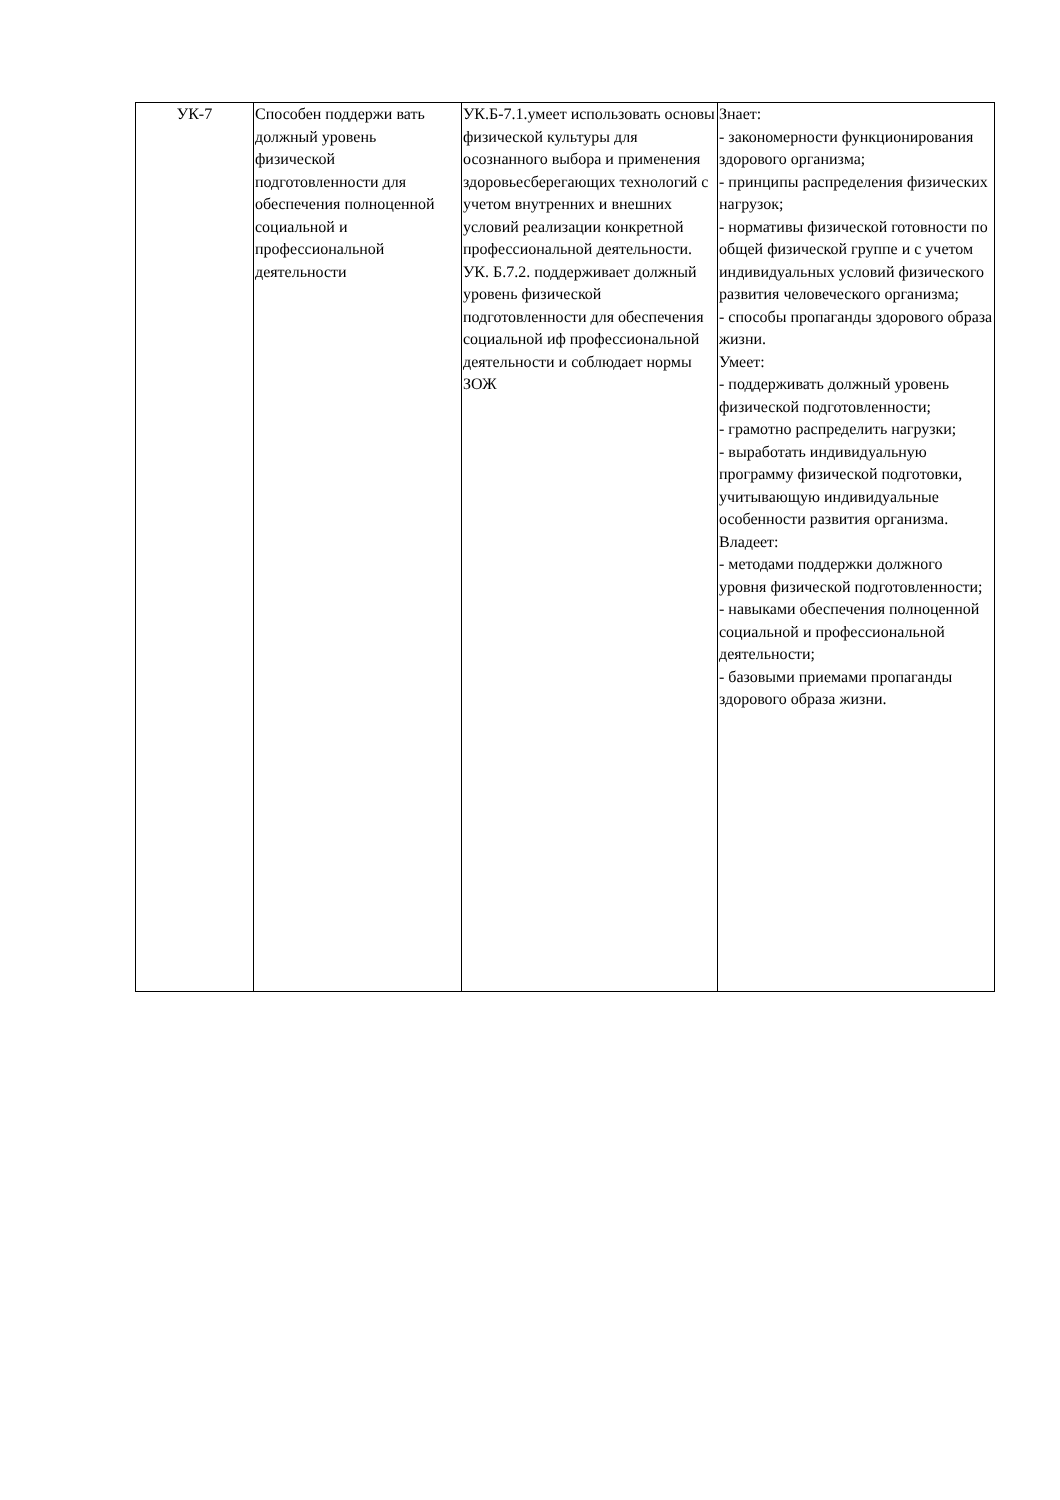| УК-7 | Способен поддержи вать должный уровень физической подготовленности для обеспечения полноценной социальной и профессиональной деятельности | УК.Б-7.1.умеет использовать основы физической культуры для осознанного выбора и применения здоровьесберегающих технологий с учетом внутренних и внешних условий реализации конкретной профессиональной деятельности. УК. Б.7.2. поддерживает должный уровень физической подготовленности для обеспечения социальной иф профессиональной деятельности и соблюдает нормы ЗОЖ | Знает: - закономерности функционирования здорового организма; - принципы распределения физических нагрузок; - нормативы физической готовности по общей физической группе и с учетом индивидуальных условий физического развития человеческого организма; - способы пропаганды здорового образа жизни. Умеет: - поддерживать должный уровень физической подготовленности; - грамотно распределить нагрузки; - выработать индивидуальную программу физической подготовки, учитывающую индивидуальные особенности развития организма. Владеет: - методами поддержки должного уровня физической подготовленности; - навыками обеспечения полноценной социальной и профессиональной деятельности; - базовыми приемами пропаганды здорового образа жизни. |